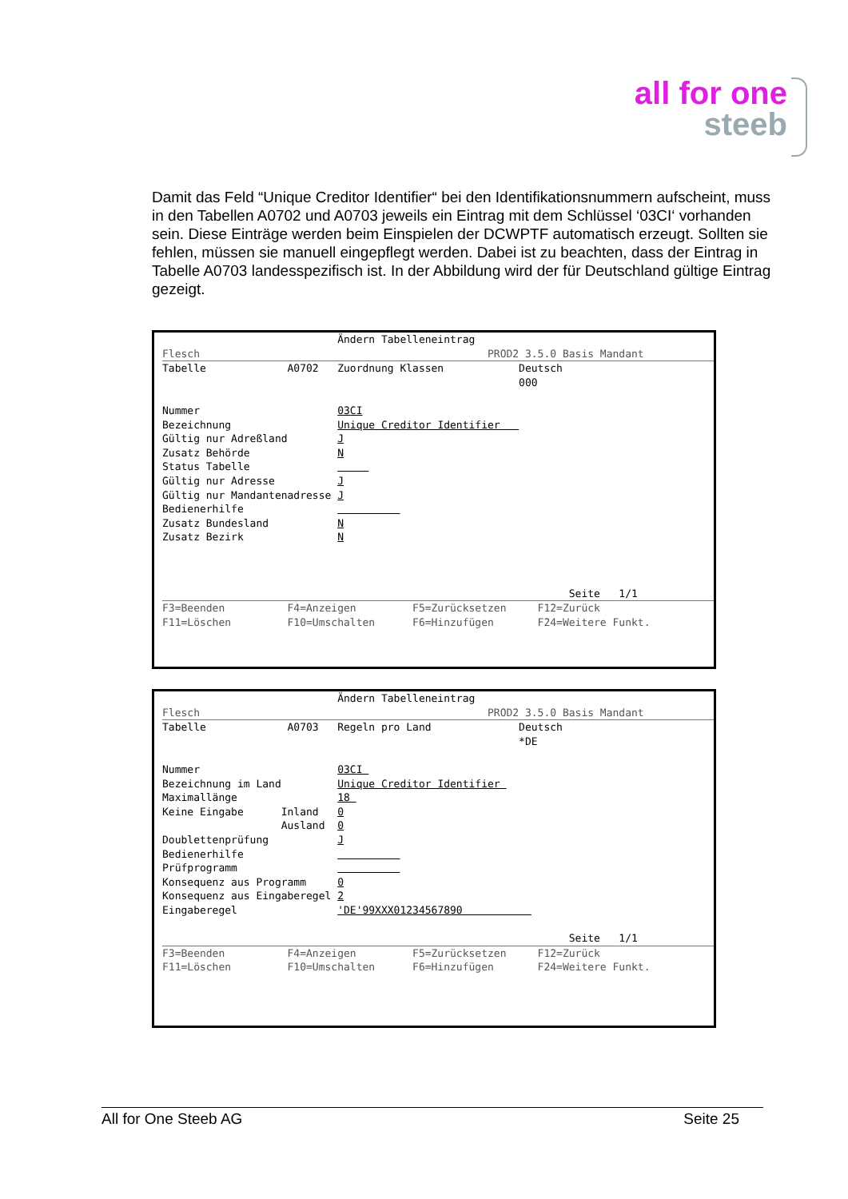all for one
steeb
Damit das Feld “Unique Creditor Identifier“ bei den Identifikationsnummern aufscheint, muss in den Tabellen A0702 und A0703 jeweils ein Eintrag mit dem Schlüssel ‘03CI‘ vorhanden sein. Diese Einträge werden beim Einspielen der DCWPTF automatisch erzeugt. Sollten sie fehlen, müssen sie manuell eingepflegt werden. Dabei ist zu beachten, dass der Eintrag in Tabelle A0703 landesspezifisch ist. In der Abbildung wird der für Deutschland gültige Eintrag gezeigt.
                            Ändern Tabelleneintrag
Flesch                                              PROD2 3.5.0 Basis Mandant
Tabelle             A0702   Zuordnung Klassen            Deutsch
                                                         000

Nummer                      03CI
Bezeichnung                 Unique Creditor Identifier   
Gültig nur Adreßland        J
Zusatz Behörde              N
Status Tabelle                   
Gültig nur Adresse          J
Gültig nur Mandantenadresse J
Bedienerhilfe                         
Zusatz Bundesland           N
Zusatz Bezirk               N



                                                                 Seite   1/1
F3=Beenden          F4=Anzeigen         F5=Zurücksetzen     F12=Zurück
F11=Löschen         F10=Umschalten      F6=Hinzufügen       F24=Weitere Funkt.
                            Ändern Tabelleneintrag
Flesch                                              PROD2 3.5.0 Basis Mandant
Tabelle             A0703   Regeln pro Land              Deutsch
                                                         *DE

Nummer                      03CI 
Bezeichnung im Land         Unique Creditor Identifier 
Maximallänge                18 
Keine Eingabe      Inland   0
                   Ausland  0
Doublettenprüfung           J
Bedienerhilfe                         
Prüfprogramm                          
Konsequenz aus Programm     0
Konsequenz aus Eingaberegel 2
Eingaberegel                'DE'99XXX01234567890           

                                                                 Seite   1/1
F3=Beenden          F4=Anzeigen         F5=Zurücksetzen     F12=Zurück
F11=Löschen         F10=Umschalten      F6=Hinzufügen       F24=Weitere Funkt.
All for One Steeb AG Seite 25